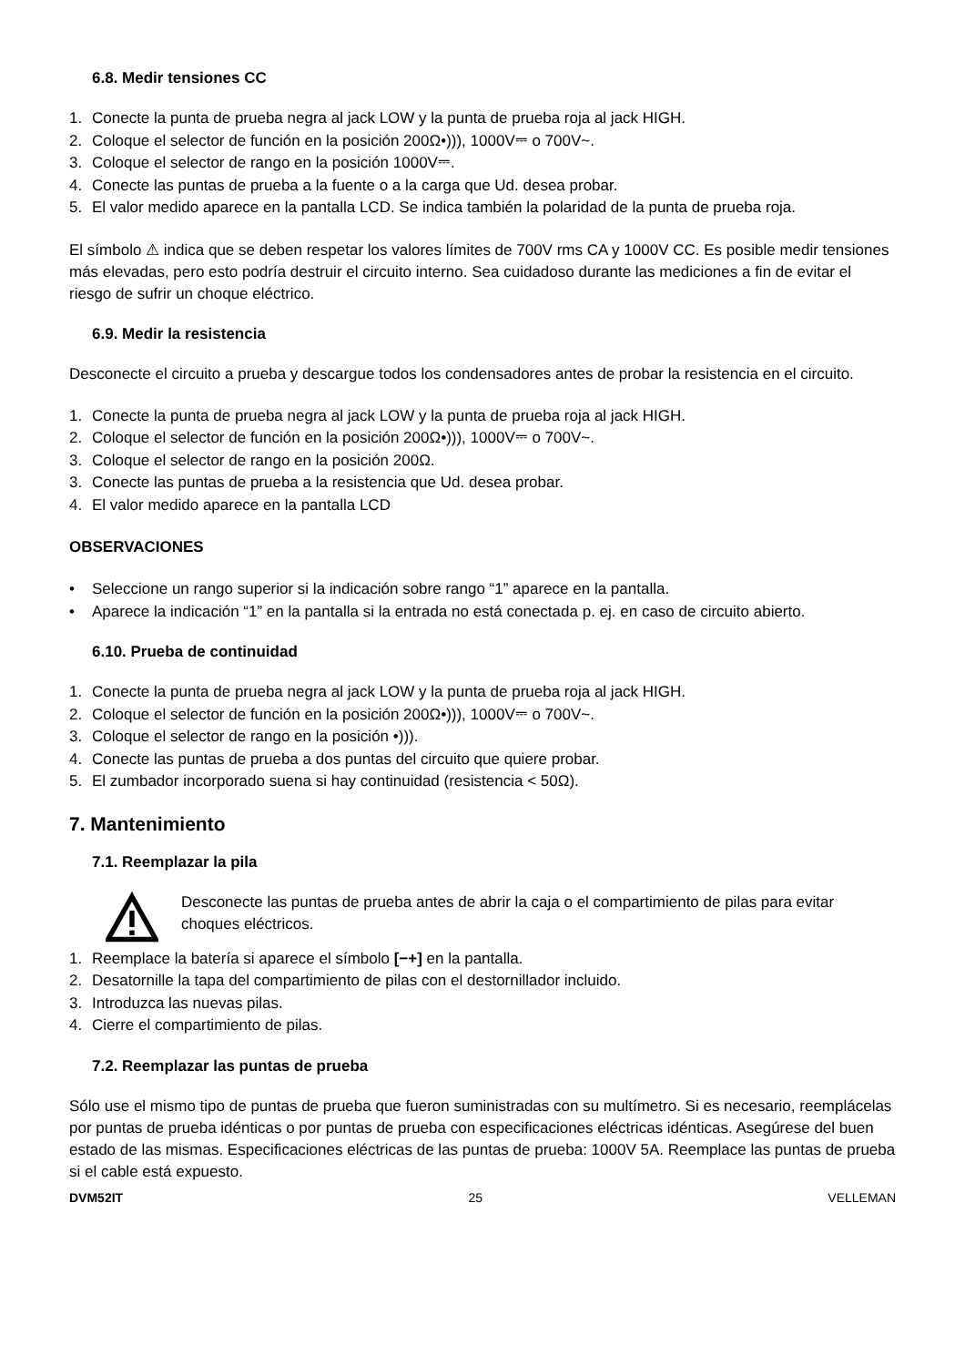6.8. Medir tensiones CC
1. Conecte la punta de prueba negra al jack LOW y la punta de prueba roja al jack HIGH.
2. Coloque el selector de función en la posición 200Ω•))), 1000V⎓ o 700V~.
3. Coloque el selector de rango en la posición 1000V⎓.
4. Conecte las puntas de prueba a la fuente o a la carga que Ud. desea probar.
5. El valor medido aparece en la pantalla LCD. Se indica también la polaridad de la punta de prueba roja.
El símbolo ⚠ indica que se deben respetar los valores límites de 700V rms CA y 1000V CC. Es posible medir tensiones más elevadas, pero esto podría destruir el circuito interno. Sea cuidadoso durante las mediciones a fin de evitar el riesgo de sufrir un choque eléctrico.
6.9. Medir la resistencia
Desconecte el circuito a prueba y descargue todos los condensadores antes de probar la resistencia en el circuito.
1. Conecte la punta de prueba negra al jack LOW y la punta de prueba roja al jack HIGH.
2. Coloque el selector de función en la posición 200Ω•))), 1000V⎓ o 700V~.
3. Coloque el selector de rango en la posición 200Ω.
3. Conecte las puntas de prueba a la resistencia que Ud. desea probar.
4. El valor medido aparece en la pantalla LCD
OBSERVACIONES
• Seleccione un rango superior si la indicación sobre rango “1” aparece en la pantalla.
• Aparece la indicación “1” en la pantalla si la entrada no está conectada p. ej. en caso de circuito abierto.
6.10. Prueba de continuidad
1. Conecte la punta de prueba negra al jack LOW y la punta de prueba roja al jack HIGH.
2. Coloque el selector de función en la posición 200Ω•))), 1000V⎓ o 700V~.
3. Coloque el selector de rango en la posición •))).
4. Conecte las puntas de prueba a dos puntas del circuito que quiere probar.
5. El zumbador incorporado suena si hay continuidad (resistencia < 50Ω).
7. Mantenimiento
7.1. Reemplazar la pila
Desconecte las puntas de prueba antes de abrir la caja o el compartimiento de pilas para evitar choques eléctricos.
1. Reemplace la batería si aparece el símbolo [−+] en la pantalla.
2. Desatornille la tapa del compartimiento de pilas con el destornillador incluido.
3. Introduzca las nuevas pilas.
4. Cierre el compartimiento de pilas.
7.2. Reemplazar las puntas de prueba
Sólo use el mismo tipo de puntas de prueba que fueron suministradas con su multímetro. Si es necesario, reemplácelas por puntas de prueba idénticas o por puntas de prueba con especificaciones eléctricas idénticas. Asegúrese del buen estado de las mismas. Especificaciones eléctricas de las puntas de prueba: 1000V 5A. Reemplace las puntas de prueba si el cable está expuesto.
DVM52IT 25 VELLEMAN